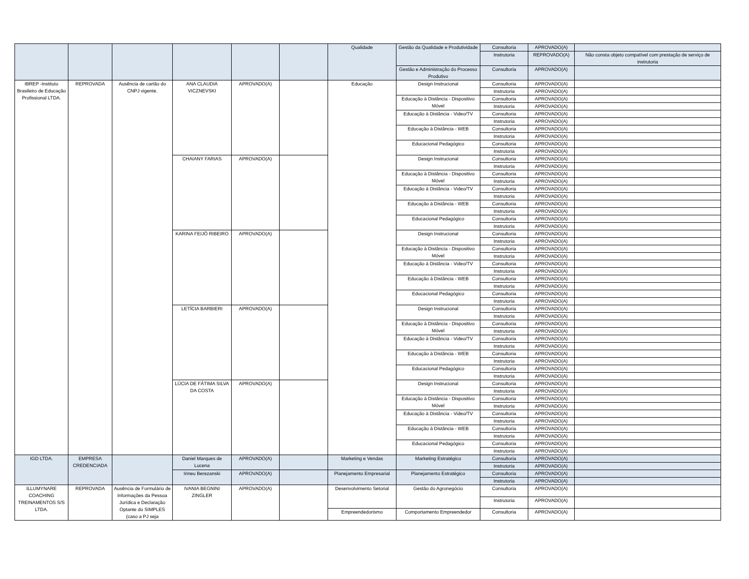| | | | | | | Qualidade | Gestão da Qualidade e Produtividade | Consultoria | APROVADO(A) | |
| | | | | | | | | Instrutoria | REPROVADO(A) | Não consta objeto compatível com prestação de serviço de instrutoria |
| | | | | | | | Gestão e Administração do Processo Produtivo | Consultoria | APROVADO(A) | |
| IBREP -Instituto Brasileiro de Educação Profissional LTDA. | REPROVADA | Ausência de cartão do CNPJ vigente. | ANA CLAUDIA VICZNEVSKI | APROVADO(A) | | Educação | Design Instrucional | Consultoria | APROVADO(A) | |
| | | | | | | | | Instrutoria | APROVADO(A) | |
| | | | | | | | Educação à Distância - Dispositivo Móvel | Consultoria | APROVADO(A) | |
| | | | | | | | | Instrutoria | APROVADO(A) | |
| | | | | | | | Educação à Distância - Video/TV | Consultoria | APROVADO(A) | |
| | | | | | | | | Instrutoria | APROVADO(A) | |
| | | | | | | | Educação à Distância - WEB | Consultoria | APROVADO(A) | |
| | | | | | | | | Instrutoria | APROVADO(A) | |
| | | | | | | | Educacional Pedagógico | Consultoria | APROVADO(A) | |
| | | | | | | | | Instrutoria | APROVADO(A) | |
| | | | CHAIANY FARIAS | APROVADO(A) | | | Design Instrucional | Consultoria | APROVADO(A) | |
| | | | | | | | | Instrutoria | APROVADO(A) | |
| | | | | | | | Educação à Distância - Dispositivo Móvel | Consultoria | APROVADO(A) | |
| | | | | | | | | Instrutoria | APROVADO(A) | |
| | | | | | | | Educação à Distância - Video/TV | Consultoria | APROVADO(A) | |
| | | | | | | | | Instrutoria | APROVADO(A) | |
| | | | | | | | Educação à Distância - WEB | Consultoria | APROVADO(A) | |
| | | | | | | | | Instrutoria | APROVADO(A) | |
| | | | | | | | Educacional Pedagógico | Consultoria | APROVADO(A) | |
| | | | | | | | | Instrutoria | APROVADO(A) | |
| | | | KARINA FEIJÓ RIBEIRO | APROVADO(A) | | | Design Instrucional | Consultoria | APROVADO(A) | |
| | | | | | | | | Instrutoria | APROVADO(A) | |
| | | | | | | | Educação à Distância - Dispositivo Móvel | Consultoria | APROVADO(A) | |
| | | | | | | | | Instrutoria | APROVADO(A) | |
| | | | | | | | Educação à Distância - Video/TV | Consultoria | APROVADO(A) | |
| | | | | | | | | Instrutoria | APROVADO(A) | |
| | | | | | | | Educação à Distância - WEB | Consultoria | APROVADO(A) | |
| | | | | | | | | Instrutoria | APROVADO(A) | |
| | | | | | | | Educacional Pedagógico | Consultoria | APROVADO(A) | |
| | | | | | | | | Instrutoria | APROVADO(A) | |
| | | | LETÍCIA BARBIERI | APROVADO(A) | | | Design Instrucional | Consultoria | APROVADO(A) | |
| | | | | | | | | Instrutoria | APROVADO(A) | |
| | | | | | | | Educação à Distância - Dispositivo Móvel | Consultoria | APROVADO(A) | |
| | | | | | | | | Instrutoria | APROVADO(A) | |
| | | | | | | | Educação à Distância - Video/TV | Consultoria | APROVADO(A) | |
| | | | | | | | | Instrutoria | APROVADO(A) | |
| | | | | | | | Educação à Distância - WEB | Consultoria | APROVADO(A) | |
| | | | | | | | | Instrutoria | APROVADO(A) | |
| | | | | | | | Educacional Pedagógico | Consultoria | APROVADO(A) | |
| | | | | | | | | Instrutoria | APROVADO(A) | |
| | | | LÚCIA DE FÁTIMA SILVA DA COSTA | APROVADO(A) | | | Design Instrucional | Consultoria | APROVADO(A) | |
| | | | | | | | | Instrutoria | APROVADO(A) | |
| | | | | | | | Educação à Distância - Dispositivo Móvel | Consultoria | APROVADO(A) | |
| | | | | | | | | Instrutoria | APROVADO(A) | |
| | | | | | | | Educação à Distância - Video/TV | Consultoria | APROVADO(A) | |
| | | | | | | | | Instrutoria | APROVADO(A) | |
| | | | | | | | Educação à Distância - WEB | Consultoria | APROVADO(A) | |
| | | | | | | | | Instrutoria | APROVADO(A) | |
| | | | | | | | Educacional Pedagógico | Consultoria | APROVADO(A) | |
| | | | | | | | | Instrutoria | APROVADO(A) | |
| IGD LTDA. | EMPRESA CREDENCIADA | | Daniel Marques de Lucena | APROVADO(A) | | Marketing e Vendas | Marketing Estratégico | Consultoria | APROVADO(A) | |
| | | | | | | | | Instrutoria | APROVADO(A) | |
| | | | Irineu Berezanski | APROVADO(A) | | Planejamento Empresarial | Planejamento Estratégico | Consultoria | APROVADO(A) | |
| | | | | | | | | Instrutoria | APROVADO(A) | |
| ILLUMYNARE COACHING TREINAMENTOS S/S LTDA. | REPROVADA | Ausência de Formulário de Informações da Pessoa Jurídica e Declaração Optante do SIMPLES (caso a PJ seja | IVANIA BEGNINI ZINGLER | APROVADO(A) | | Desenvolvimento Setorial | Gestão do Agronegócio | Consultoria | APROVADO(A) | |
| | | | | | | | | Instrutoria | APROVADO(A) | |
| | | | | | | Empreendedorismo | Comportamento Empreendedor | Consultoria | APROVADO(A) | |